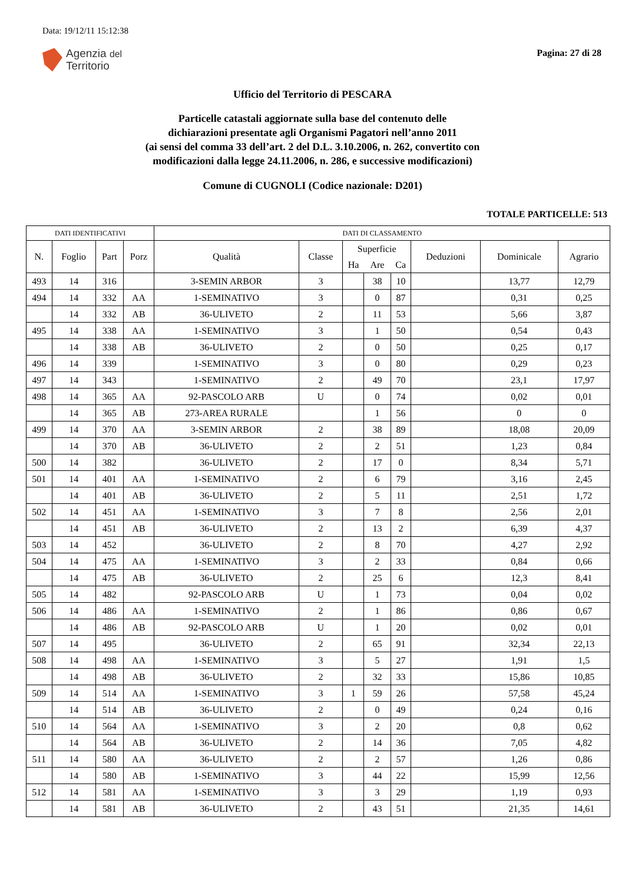Data: 19/12/11 15:12:38
Agenzia del
Territorio
Pagina: 27 di 28
Ufficio del Territorio di PESCARA
Particelle catastali aggiornate sulla base del contenuto delle
dichiarazioni presentate agli Organismi Pagatori nell’anno 2011
(ai sensi del comma 33 dell’art. 2 del D.L. 3.10.2006, n. 262, convertito con
modificazioni dalla legge 24.11.2006, n. 286, e successive modificazioni)
Comune di CUGNOLI (Codice nazionale: D201)
TOTALE PARTICELLE: 513
| DATI IDENTIFICATIVI | | | | DATI DI CLASSAMENTO | | | | | | | |
| --- | --- | --- | --- | --- | --- | --- | --- | --- | --- | --- | --- |
| N. | Foglio | Part | Porz | Qualità | Classe | Superficie | | | Deduzioni | Dominicale | Agrario |
| | | | | | | Ha | Are | Ca | | | |
| 493 | 14 | 316 | | 3-SEMIN ARBOR | 3 | | 38 | 10 | | 13,77 | 12,79 |
| 494 | 14 | 332 | AA | 1-SEMINATIVO | 3 | | 0 | 87 | | 0,31 | 0,25 |
| | 14 | 332 | AB | 36-ULIVETO | 2 | | 11 | 53 | | 5,66 | 3,87 |
| 495 | 14 | 338 | AA | 1-SEMINATIVO | 3 | | 1 | 50 | | 0,54 | 0,43 |
| | 14 | 338 | AB | 36-ULIVETO | 2 | | 0 | 50 | | 0,25 | 0,17 |
| 496 | 14 | 339 | | 1-SEMINATIVO | 3 | | 0 | 80 | | 0,29 | 0,23 |
| 497 | 14 | 343 | | 1-SEMINATIVO | 2 | | 49 | 70 | | 23,1 | 17,97 |
| 498 | 14 | 365 | AA | 92-PASCOLO ARB | U | | 0 | 74 | | 0,02 | 0,01 |
| | 14 | 365 | AB | 273-AREA RURALE | | | 1 | 56 | | 0 | 0 |
| 499 | 14 | 370 | AA | 3-SEMIN ARBOR | 2 | | 38 | 89 | | 18,08 | 20,09 |
| | 14 | 370 | AB | 36-ULIVETO | 2 | | 2 | 51 | | 1,23 | 0,84 |
| 500 | 14 | 382 | | 36-ULIVETO | 2 | | 17 | 0 | | 8,34 | 5,71 |
| 501 | 14 | 401 | AA | 1-SEMINATIVO | 2 | | 6 | 79 | | 3,16 | 2,45 |
| | 14 | 401 | AB | 36-ULIVETO | 2 | | 5 | 11 | | 2,51 | 1,72 |
| 502 | 14 | 451 | AA | 1-SEMINATIVO | 3 | | 7 | 8 | | 2,56 | 2,01 |
| | 14 | 451 | AB | 36-ULIVETO | 2 | | 13 | 2 | | 6,39 | 4,37 |
| 503 | 14 | 452 | | 36-ULIVETO | 2 | | 8 | 70 | | 4,27 | 2,92 |
| 504 | 14 | 475 | AA | 1-SEMINATIVO | 3 | | 2 | 33 | | 0,84 | 0,66 |
| | 14 | 475 | AB | 36-ULIVETO | 2 | | 25 | 6 | | 12,3 | 8,41 |
| 505 | 14 | 482 | | 92-PASCOLO ARB | U | | 1 | 73 | | 0,04 | 0,02 |
| 506 | 14 | 486 | AA | 1-SEMINATIVO | 2 | | 1 | 86 | | 0,86 | 0,67 |
| | 14 | 486 | AB | 92-PASCOLO ARB | U | | 1 | 20 | | 0,02 | 0,01 |
| 507 | 14 | 495 | | 36-ULIVETO | 2 | | 65 | 91 | | 32,34 | 22,13 |
| 508 | 14 | 498 | AA | 1-SEMINATIVO | 3 | | 5 | 27 | | 1,91 | 1,5 |
| | 14 | 498 | AB | 36-ULIVETO | 2 | | 32 | 33 | | 15,86 | 10,85 |
| 509 | 14 | 514 | AA | 1-SEMINATIVO | 3 | 1 | 59 | 26 | | 57,58 | 45,24 |
| | 14 | 514 | AB | 36-ULIVETO | 2 | | 0 | 49 | | 0,24 | 0,16 |
| 510 | 14 | 564 | AA | 1-SEMINATIVO | 3 | | 2 | 20 | | 0,8 | 0,62 |
| | 14 | 564 | AB | 36-ULIVETO | 2 | | 14 | 36 | | 7,05 | 4,82 |
| 511 | 14 | 580 | AA | 36-ULIVETO | 2 | | 2 | 57 | | 1,26 | 0,86 |
| | 14 | 580 | AB | 1-SEMINATIVO | 3 | | 44 | 22 | | 15,99 | 12,56 |
| 512 | 14 | 581 | AA | 1-SEMINATIVO | 3 | | 3 | 29 | | 1,19 | 0,93 |
| | 14 | 581 | AB | 36-ULIVETO | 2 | | 43 | 51 | | 21,35 | 14,61 |